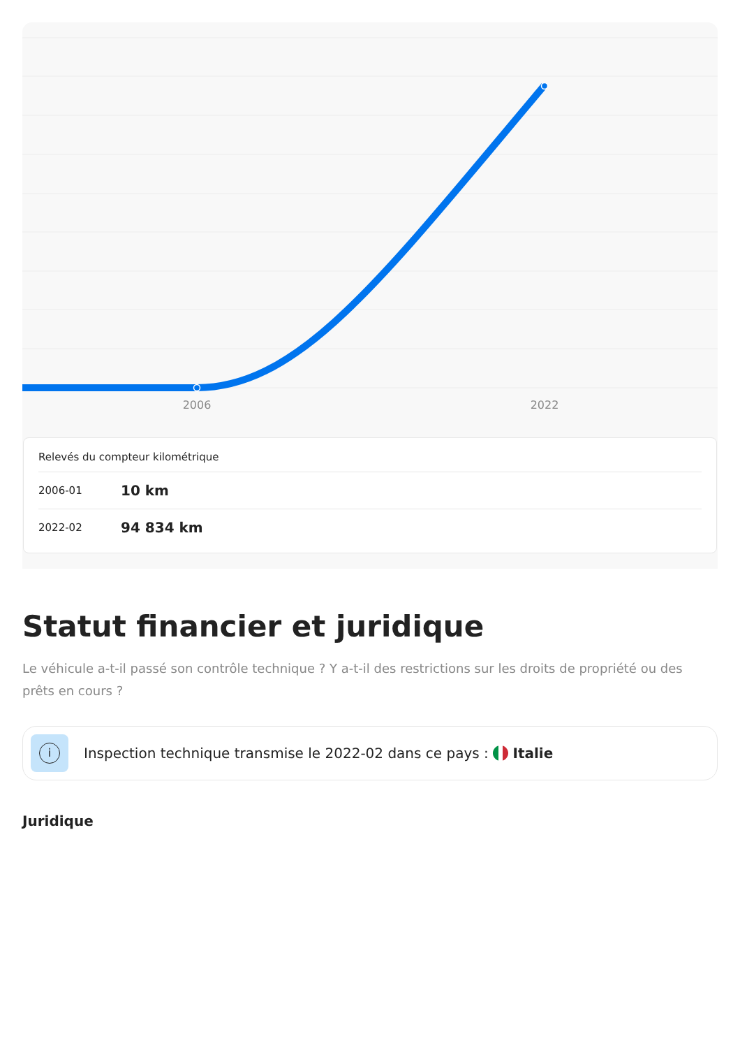2006
2022
Relevés du compteur kilométrique
| 2006-01 | 10 km |
| 2022-02 | 94 834 km |
Statut financier et juridique
Le véhicule a-t-il passé son contrôle technique ? Y a-t-il des restrictions sur les droits de propriété ou des prêts en cours ?
i
Inspection technique transmise le 2022-02 dans ce pays : Italie
Juridique